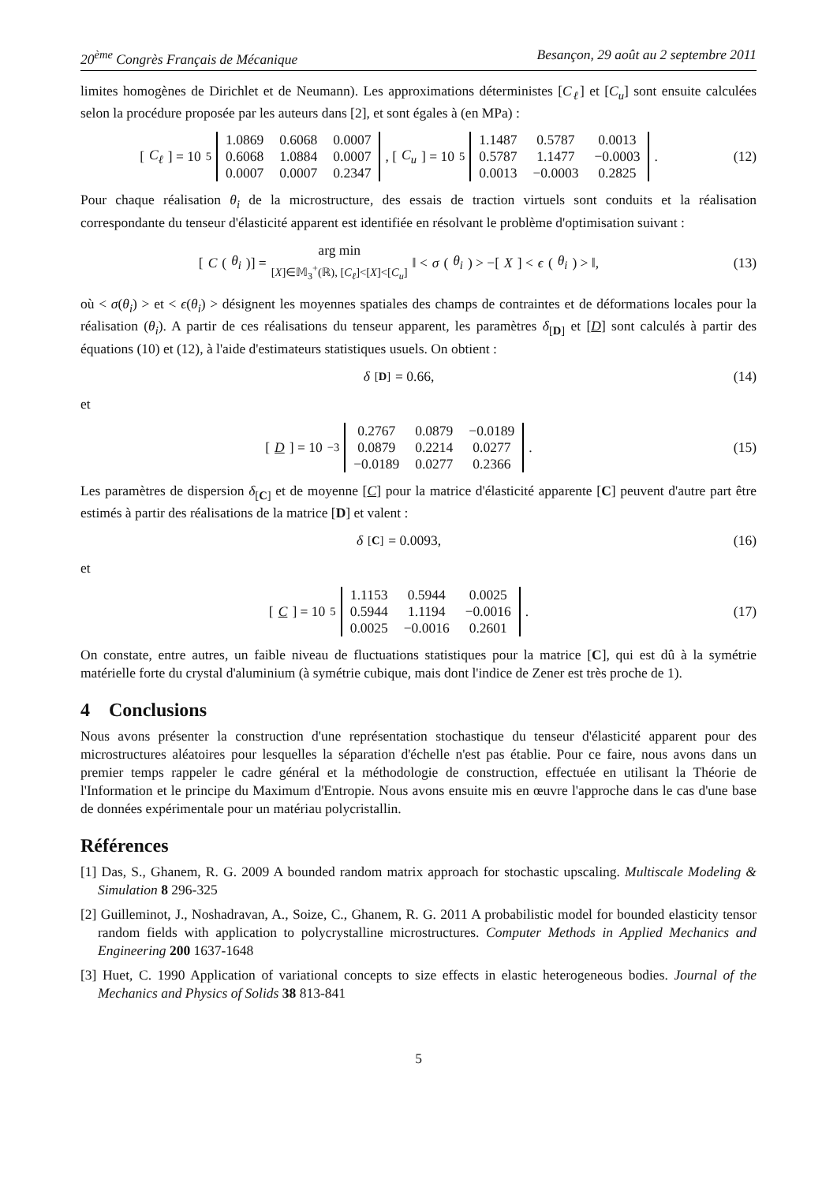20<sup>ème</sup> Congrès Français de Mécanique Besançon, 29 août au 2 septembre 2011
limites homogènes de Dirichlet et de Neumann). Les approximations déterministes [C<sub>ℓ</sub>] et [C<sub>u</sub>] sont ensuite calculées selon la procédure proposée par les auteurs dans [2], et sont égales à (en MPa) :
[C<sub>ℓ</sub>] = 10<sup>5</sup>
| 1.0869 | 0.6068 | 0.0007 |
| 0.6068 | 1.0884 | 0.0007 |
| 0.0007 | 0.0007 | 0.2347 |
, [C<sub>u</sub>] = 10<sup>5</sup>
| 1.1487 | 0.5787 | 0.0013 |
| 0.5787 | 1.1477 | −0.0003 |
| 0.0013 | −0.0003 | 0.2825 |
.
(12)
Pour chaque réalisation θ<sub>i</sub> de la microstructure, des essais de traction virtuels sont conduits et la réalisation correspondante du tenseur d'élasticité apparent est identifiée en résolvant le problème d'optimisation suivant :
[C (θ<sub>i</sub>)] = arg min
[X]∈𝕄<sub>3</sub><sup>+</sup>(ℝ), [C<sub>ℓ</sub>]<[X]<[C<sub>u</sub>] ‖ < σ (θ<sub>i</sub>) > −[X] < ϵ (θ<sub>i</sub>) > ‖,
(13)
où < σ(θ<sub>i</sub>) > et < ϵ(θ<sub>i</sub>) > désignent les moyennes spatiales des champs de contraintes et de déformations locales pour la réalisation (θ<sub>i</sub>). A partir de ces réalisations du tenseur apparent, les paramètres δ<sub>[D]</sub> et [D] sont calculés à partir des équations (10) et (12), à l'aide d'estimateurs statistiques usuels. On obtient :
δ<sub>[D]</sub> = 0.66, (14)
et
[D] = 10<sup>−3</sup>
| 0.2767 | 0.0879 | −0.0189 |
| 0.0879 | 0.2214 | 0.0277 |
| −0.0189 | 0.0277 | 0.2366 |
.
(15)
Les paramètres de dispersion δ<sub>[C]</sub> et de moyenne [C] pour la matrice d'élasticité apparente [C] peuvent d'autre part être estimés à partir des réalisations de la matrice [D] et valent :
δ<sub>[C]</sub> = 0.0093, (16)
et
[C] = 10<sup>5</sup>
| 1.1153 | 0.5944 | 0.0025 |
| 0.5944 | 1.1194 | −0.0016 |
| 0.0025 | −0.0016 | 0.2601 |
.
(17)
On constate, entre autres, un faible niveau de fluctuations statistiques pour la matrice [C], qui est dû à la symétrie matérielle forte du crystal d'aluminium (à symétrie cubique, mais dont l'indice de Zener est très proche de 1).
4 Conclusions
Nous avons présenter la construction d'une représentation stochastique du tenseur d'élasticité apparent pour des microstructures aléatoires pour lesquelles la séparation d'échelle n'est pas établie. Pour ce faire, nous avons dans un premier temps rappeler le cadre général et la méthodologie de construction, effectuée en utilisant la Théorie de l'Information et le principe du Maximum d'Entropie. Nous avons ensuite mis en œuvre l'approche dans le cas d'une base de données expérimentale pour un matériau polycristallin.
Références
[1] Das, S., Ghanem, R. G. 2009 A bounded random matrix approach for stochastic upscaling. Multiscale Modeling & Simulation 8 296-325
[2] Guilleminot, J., Noshadravan, A., Soize, C., Ghanem, R. G. 2011 A probabilistic model for bounded elasticity tensor random fields with application to polycrystalline microstructures. Computer Methods in Applied Mechanics and Engineering 200 1637-1648
[3] Huet, C. 1990 Application of variational concepts to size effects in elastic heterogeneous bodies. Journal of the Mechanics and Physics of Solids 38 813-841
5